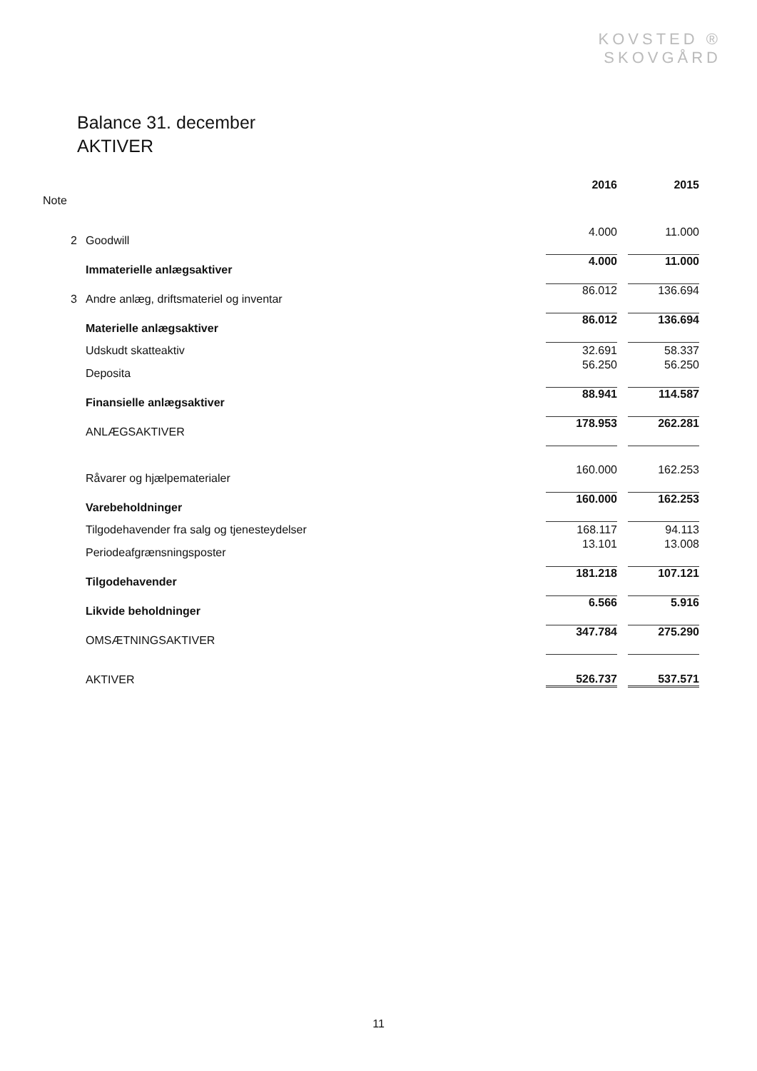KOVSTED ®
SKOVGÅRD
Balance 31. december
AKTIVER
| | | 2016 | 2015 |
| --- | --- | --- | --- |
| Note | | | |
| 2 | Goodwill | 4.000 | 11.000 |
| | Immaterielle anlægsaktiver | 4.000 | 11.000 |
| 3 | Andre anlæg, driftsmateriel og inventar | 86.012 | 136.694 |
| | Materielle anlægsaktiver | 86.012 | 136.694 |
| | Udskudt skatteaktiv | 32.691 | 58.337 |
| | Deposita | 56.250 | 56.250 |
| | Finansielle anlægsaktiver | 88.941 | 114.587 |
| | ANLÆGSAKTIVER | 178.953 | 262.281 |
| | Råvarer og hjælpematerialer | 160.000 | 162.253 |
| | Varebeholdninger | 160.000 | 162.253 |
| | Tilgodehavender fra salg og tjenesteydelser | 168.117 | 94.113 |
| | Periodeafgrænsningsposter | 13.101 | 13.008 |
| | Tilgodehavender | 181.218 | 107.121 |
| | Likvide beholdninger | 6.566 | 5.916 |
| | OMSÆTNINGSAKTIVER | 347.784 | 275.290 |
| | AKTIVER | 526.737 | 537.571 |
11